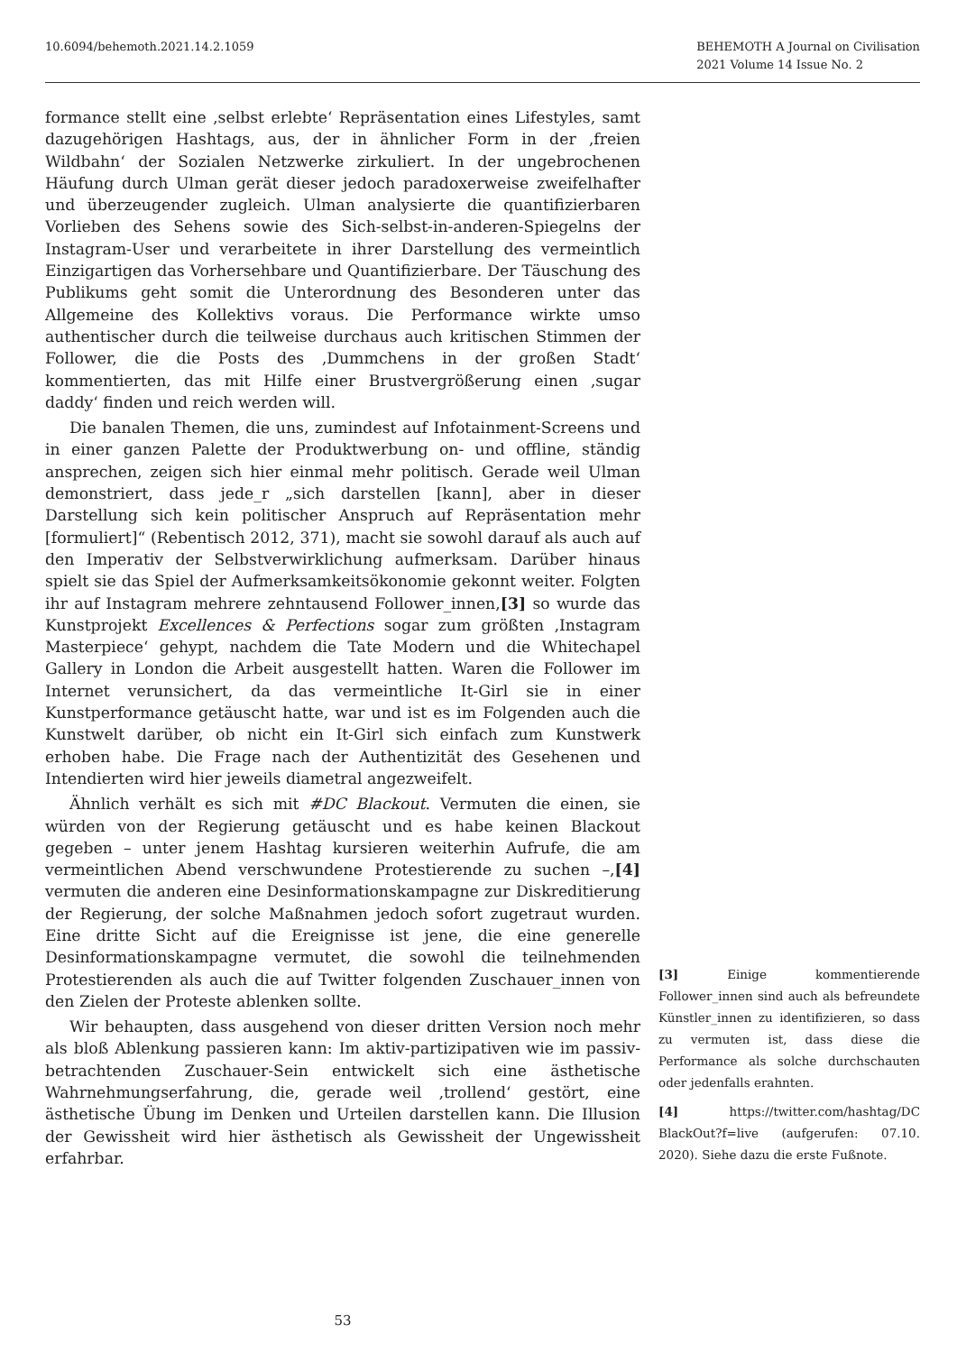10.6094/behemoth.2021.14.2.1059
BEHEMOTH A Journal on Civilisation
2021 Volume 14 Issue No. 2
formance stellt eine ‚selbst erlebte‘ Repräsentation eines Lifestyles, samt dazugehörigen Hashtags, aus, der in ähnlicher Form in der ‚freien Wildbahn‘ der Sozialen Netzwerke zirkuliert. In der ungebrochenen Häufung durch Ulman gerät dieser jedoch paradoxerweise zweifelhafter und überzeugender zugleich. Ulman analysierte die quantifizierbaren Vorlieben des Sehens sowie des Sich-selbst-in-anderen-Spiegelns der Instagram-User und verarbeitete in ihrer Darstellung des vermeintlich Einzigartigen das Vorhersehbare und Quantifizierbare. Der Täuschung des Publikums geht somit die Unterordnung des Besonderen unter das Allgemeine des Kollektivs voraus. Die Performance wirkte umso authentischer durch die teilweise durchaus auch kritischen Stimmen der Follower, die die Posts des ‚Dummchens in der großen Stadt‘ kommentierten, das mit Hilfe einer Brustvergrößerung einen ‚sugar daddy‘ finden und reich werden will.
Die banalen Themen, die uns, zumindest auf Infotainment-Screens und in einer ganzen Palette der Produktwerbung on- und offline, ständig ansprechen, zeigen sich hier einmal mehr politisch. Gerade weil Ulman demonstriert, dass jede_r „sich darstellen [kann], aber in dieser Darstellung sich kein politischer Anspruch auf Repräsentation mehr [formuliert]“ (Rebentisch 2012, 371), macht sie sowohl darauf als auch auf den Imperativ der Selbstverwirklichung aufmerksam. Darüber hinaus spielt sie das Spiel der Aufmerksamkeitsökonomie gekonnt weiter. Folgten ihr auf Instagram mehrere zehntausend Follower_innen,[3] so wurde das Kunstprojekt Excellences & Perfections sogar zum größten ‚Instagram Masterpiece‘ gehypt, nachdem die Tate Modern und die Whitechapel Gallery in London die Arbeit ausgestellt hatten. Waren die Follower im Internet verunsichert, da das vermeintliche It-Girl sie in einer Kunstperformance getäuscht hatte, war und ist es im Folgenden auch die Kunstwelt darüber, ob nicht ein It-Girl sich einfach zum Kunstwerk erhoben habe. Die Frage nach der Authentizität des Gesehenen und Intendierten wird hier jeweils diametral angezweifelt.
Ähnlich verhält es sich mit #DC Blackout. Vermuten die einen, sie würden von der Regierung getäuscht und es habe keinen Blackout gegeben – unter jenem Hashtag kursieren weiterhin Aufrufe, die am vermeintlichen Abend verschwundene Protestierende zu suchen –,[4] vermuten die anderen eine Desinformationskampagne zur Diskreditierung der Regierung, der solche Maßnahmen jedoch sofort zugetraut wurden. Eine dritte Sicht auf die Ereignisse ist jene, die eine generelle Desinformationskampagne vermutet, die sowohl die teilnehmenden Protestierenden als auch die auf Twitter folgenden Zuschauer_innen von den Zielen der Proteste ablenken sollte.
Wir behaupten, dass ausgehend von dieser dritten Version noch mehr als bloß Ablenkung passieren kann: Im aktiv-partizipativen wie im passiv-betrachtenden Zuschauer-Sein entwickelt sich eine ästhetische Wahrnehmungserfahrung, die, gerade weil ‚trollend‘ gestört, eine ästhetische Übung im Denken und Urteilen darstellen kann. Die Illusion der Gewissheit wird hier ästhetisch als Gewissheit der Ungewissheit erfahrbar.
[3] Einige kommentierende Follower_innen sind auch als befreundete Künstler_innen zu identifizieren, so dass zu vermuten ist, dass diese die Performance als solche durchschauten oder jedenfalls erahnten.
[4] https://twitter.com/hashtag/DC BlackOut?f=live (aufgerufen: 07.10. 2020). Siehe dazu die erste Fußnote.
53